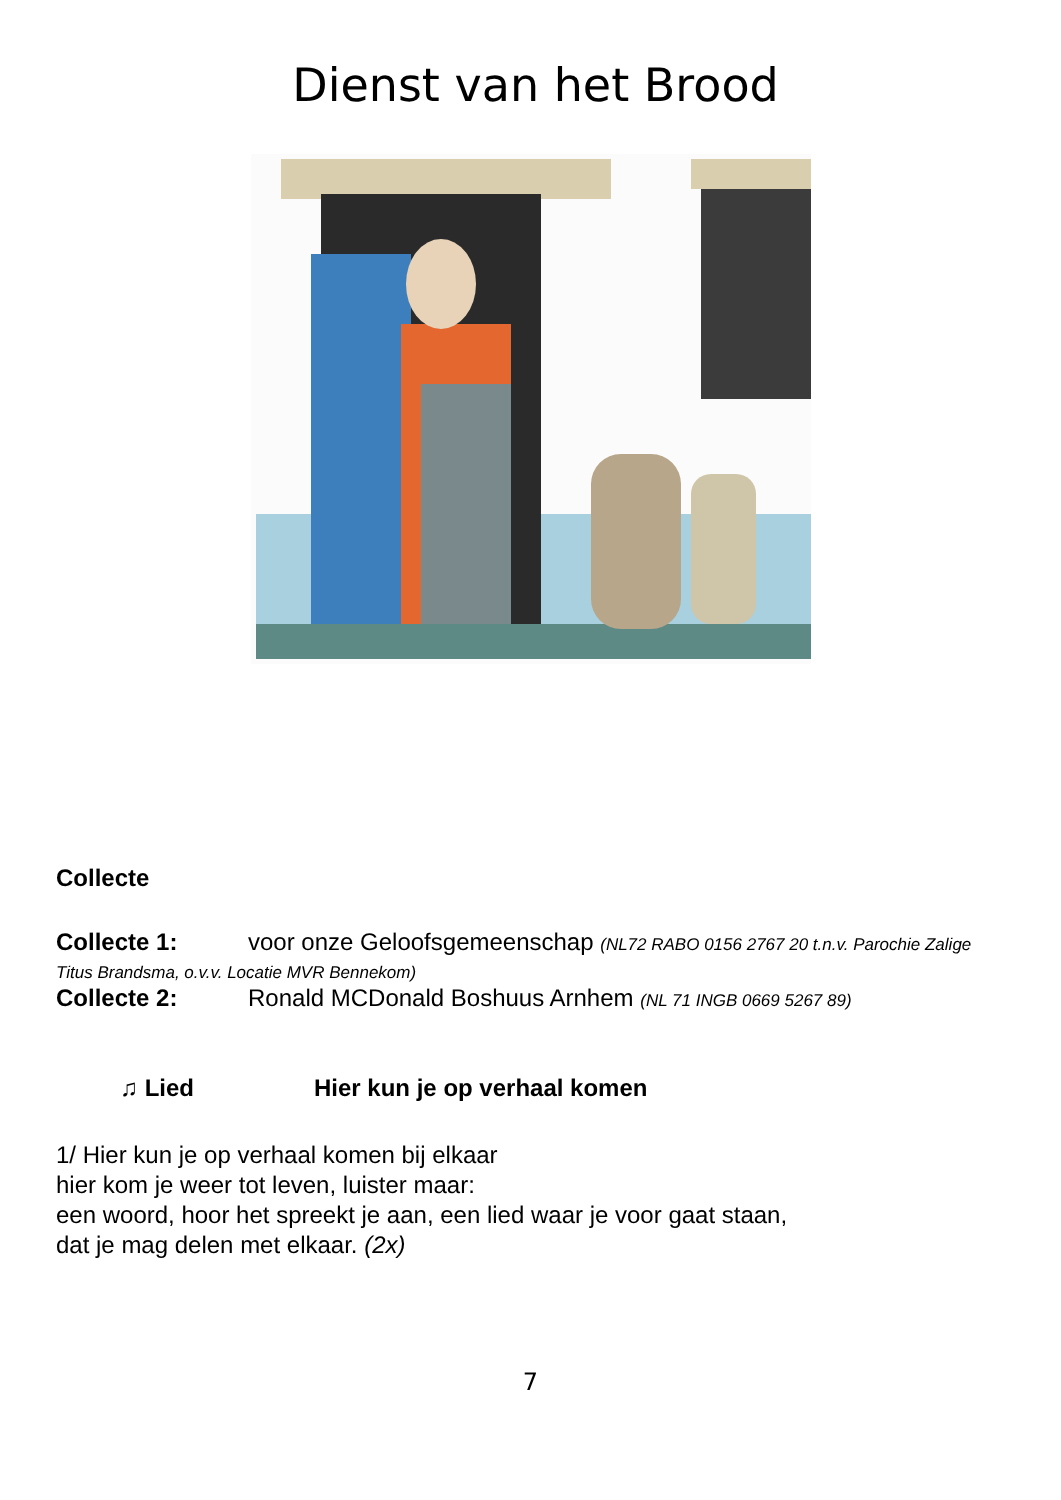Dienst van het Brood
Collecte
Collecte 1: voor onze Geloofsgemeenschap (NL72 RABO 0156 2767 20 t.n.v. Parochie Zalige Titus Brandsma, o.v.v. Locatie MVR Bennekom)
Collecte 2: Ronald MCDonald Boshuus Arnhem (NL 71 INGB 0669 5267 89)
♫ Lied Hier kun je op verhaal komen
1/ Hier kun je op verhaal komen bij elkaar
hier kom je weer tot leven, luister maar:
een woord, hoor het spreekt je aan, een lied waar je voor gaat staan,
dat je mag delen met elkaar. (2x)
7